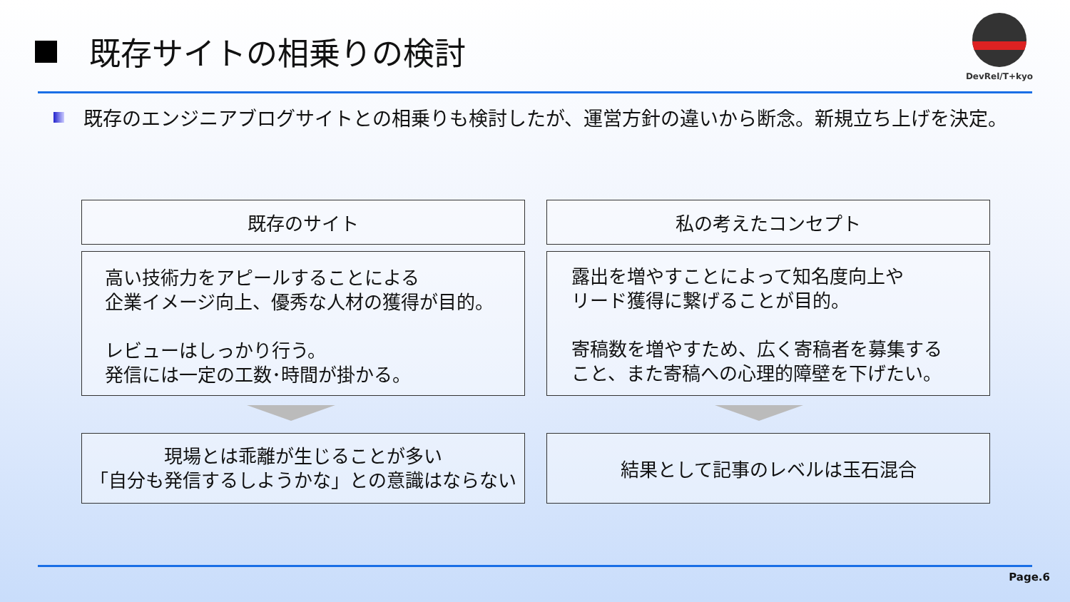既存サイトの相乗りの検討
DevRel/T+kyo
既存のエンジニアブログサイトとの相乗りも検討したが、運営方針の違いから断念。新規立ち上げを決定。
既存のサイト 私の考えたコンセプト
高い技術力をアピールすることによる
企業イメージ向上、優秀な人材の獲得が目的。
レビューはしっかり行う。
発信には一定の工数･時間が掛かる。
露出を増やすことによって知名度向上や
リード獲得に繋げることが目的。
寄稿数を増やすため、広く寄稿者を募集する
こと、また寄稿への心理的障壁を下げたい。
現場とは乖離が生じることが多い
「自分も発信するしようかな」との意識はならない
結果として記事のレベルは玉石混合
Page.6